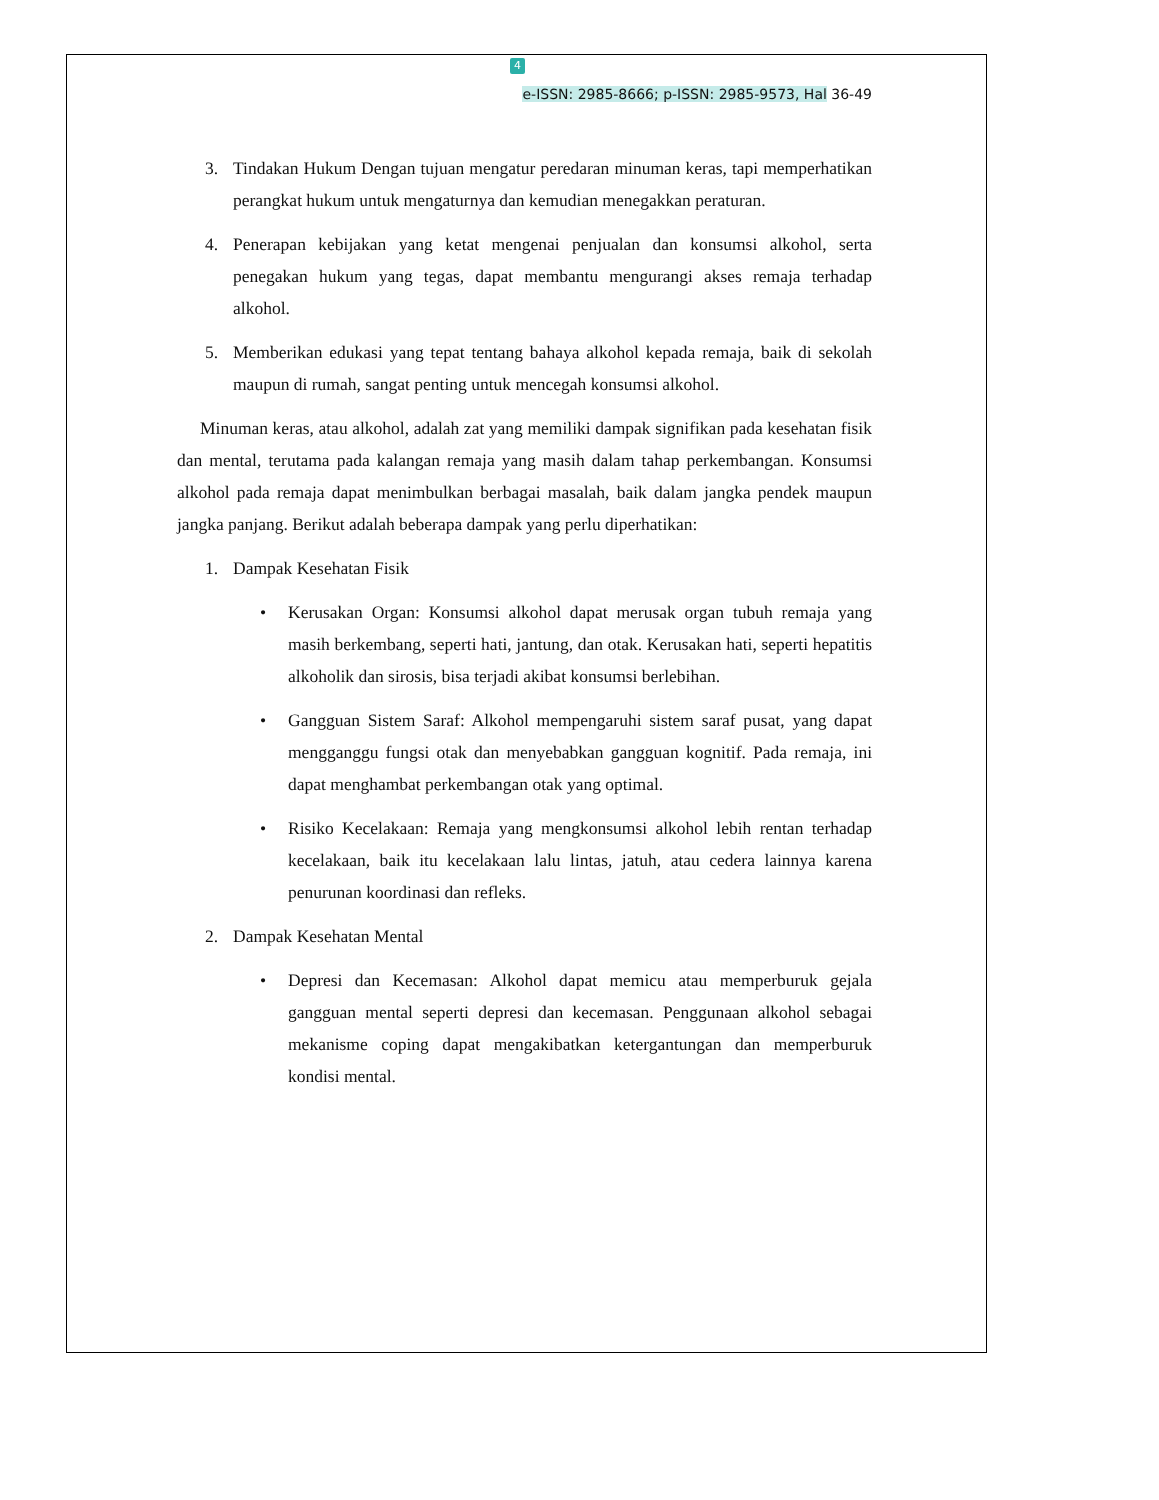4
e-ISSN: 2985-8666; p-ISSN: 2985-9573, Hal 36-49
3. Tindakan Hukum Dengan tujuan mengatur peredaran minuman keras, tapi memperhatikan perangkat hukum untuk mengaturnya dan kemudian menegakkan peraturan.
4. Penerapan kebijakan yang ketat mengenai penjualan dan konsumsi alkohol, serta penegakan hukum yang tegas, dapat membantu mengurangi akses remaja terhadap alkohol.
5. Memberikan edukasi yang tepat tentang bahaya alkohol kepada remaja, baik di sekolah maupun di rumah, sangat penting untuk mencegah konsumsi alkohol.
Minuman keras, atau alkohol, adalah zat yang memiliki dampak signifikan pada kesehatan fisik dan mental, terutama pada kalangan remaja yang masih dalam tahap perkembangan. Konsumsi alkohol pada remaja dapat menimbulkan berbagai masalah, baik dalam jangka pendek maupun jangka panjang. Berikut adalah beberapa dampak yang perlu diperhatikan:
1. Dampak Kesehatan Fisik
• Kerusakan Organ: Konsumsi alkohol dapat merusak organ tubuh remaja yang masih berkembang, seperti hati, jantung, dan otak. Kerusakan hati, seperti hepatitis alkoholik dan sirosis, bisa terjadi akibat konsumsi berlebihan.
• Gangguan Sistem Saraf: Alkohol mempengaruhi sistem saraf pusat, yang dapat mengganggu fungsi otak dan menyebabkan gangguan kognitif. Pada remaja, ini dapat menghambat perkembangan otak yang optimal.
• Risiko Kecelakaan: Remaja yang mengkonsumsi alkohol lebih rentan terhadap kecelakaan, baik itu kecelakaan lalu lintas, jatuh, atau cedera lainnya karena penurunan koordinasi dan refleks.
2. Dampak Kesehatan Mental
• Depresi dan Kecemasan: Alkohol dapat memicu atau memperburuk gejala gangguan mental seperti depresi dan kecemasan. Penggunaan alkohol sebagai mekanisme coping dapat mengakibatkan ketergantungan dan memperburuk kondisi mental.